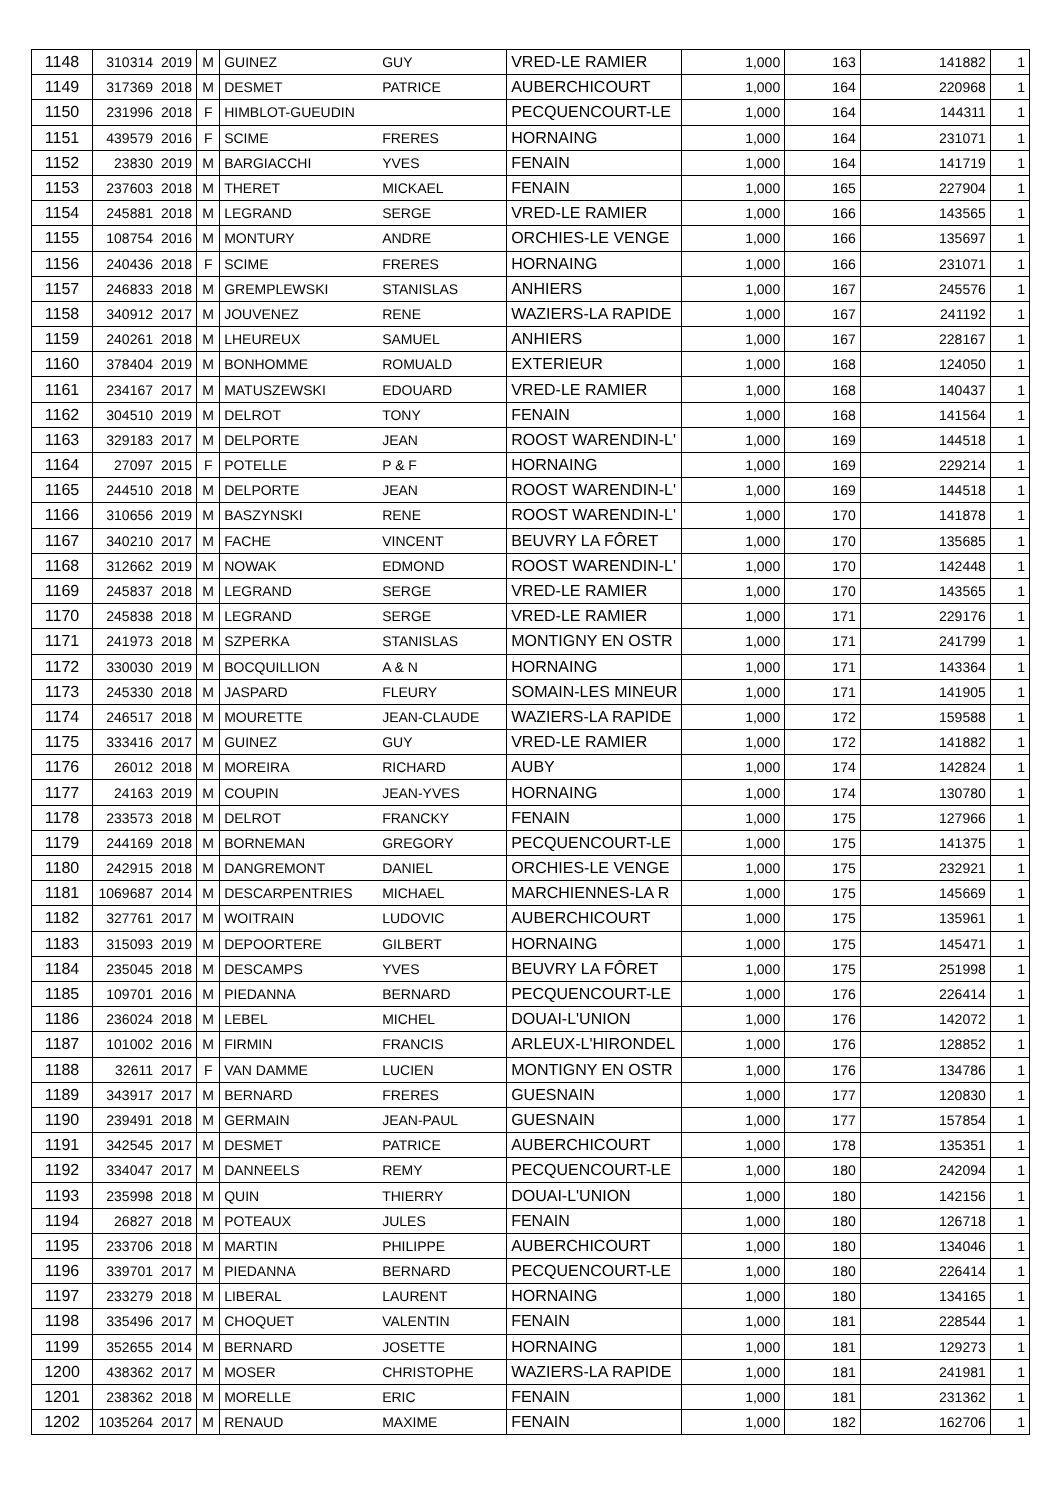| 1148 | 310314 | 2019 | M | GUINEZ | GUY | VRED-LE RAMIER | 1,000 | 163 | 141882 | 1 |
| 1149 | 317369 | 2018 | M | DESMET | PATRICE | AUBERCHICOURT | 1,000 | 164 | 220968 | 1 |
| 1150 | 231996 | 2018 | F | HIMBLOT-GUEUDIN | | PECQUENCOURT-LE | 1,000 | 164 | 144311 | 1 |
| 1151 | 439579 | 2016 | F | SCIME | FRERES | HORNAING | 1,000 | 164 | 231071 | 1 |
| 1152 | 23830 | 2019 | M | BARGIACCHI | YVES | FENAIN | 1,000 | 164 | 141719 | 1 |
| 1153 | 237603 | 2018 | M | THERET | MICKAEL | FENAIN | 1,000 | 165 | 227904 | 1 |
| 1154 | 245881 | 2018 | M | LEGRAND | SERGE | VRED-LE RAMIER | 1,000 | 166 | 143565 | 1 |
| 1155 | 108754 | 2016 | M | MONTURY | ANDRE | ORCHIES-LE VENGE | 1,000 | 166 | 135697 | 1 |
| 1156 | 240436 | 2018 | F | SCIME | FRERES | HORNAING | 1,000 | 166 | 231071 | 1 |
| 1157 | 246833 | 2018 | M | GREMPLEWSKI | STANISLAS | ANHIERS | 1,000 | 167 | 245576 | 1 |
| 1158 | 340912 | 2017 | M | JOUVENEZ | RENE | WAZIERS-LA RAPIDE | 1,000 | 167 | 241192 | 1 |
| 1159 | 240261 | 2018 | M | LHEUREUX | SAMUEL | ANHIERS | 1,000 | 167 | 228167 | 1 |
| 1160 | 378404 | 2019 | M | BONHOMME | ROMUALD | EXTERIEUR | 1,000 | 168 | 124050 | 1 |
| 1161 | 234167 | 2017 | M | MATUSZEWSKI | EDOUARD | VRED-LE RAMIER | 1,000 | 168 | 140437 | 1 |
| 1162 | 304510 | 2019 | M | DELROT | TONY | FENAIN | 1,000 | 168 | 141564 | 1 |
| 1163 | 329183 | 2017 | M | DELPORTE | JEAN | ROOST WARENDIN-L' | 1,000 | 169 | 144518 | 1 |
| 1164 | 27097 | 2015 | F | POTELLE | P & F | HORNAING | 1,000 | 169 | 229214 | 1 |
| 1165 | 244510 | 2018 | M | DELPORTE | JEAN | ROOST WARENDIN-L' | 1,000 | 169 | 144518 | 1 |
| 1166 | 310656 | 2019 | M | BASZYNSKI | RENE | ROOST WARENDIN-L' | 1,000 | 170 | 141878 | 1 |
| 1167 | 340210 | 2017 | M | FACHE | VINCENT | BEUVRY LA FÔRET | 1,000 | 170 | 135685 | 1 |
| 1168 | 312662 | 2019 | M | NOWAK | EDMOND | ROOST WARENDIN-L' | 1,000 | 170 | 142448 | 1 |
| 1169 | 245837 | 2018 | M | LEGRAND | SERGE | VRED-LE RAMIER | 1,000 | 170 | 143565 | 1 |
| 1170 | 245838 | 2018 | M | LEGRAND | SERGE | VRED-LE RAMIER | 1,000 | 171 | 229176 | 1 |
| 1171 | 241973 | 2018 | M | SZPERKA | STANISLAS | MONTIGNY EN OSTR | 1,000 | 171 | 241799 | 1 |
| 1172 | 330030 | 2019 | M | BOCQUILLION | A & N | HORNAING | 1,000 | 171 | 143364 | 1 |
| 1173 | 245330 | 2018 | M | JASPARD | FLEURY | SOMAIN-LES MINEUR | 1,000 | 171 | 141905 | 1 |
| 1174 | 246517 | 2018 | M | MOURETTE | JEAN-CLAUDE | WAZIERS-LA RAPIDE | 1,000 | 172 | 159588 | 1 |
| 1175 | 333416 | 2017 | M | GUINEZ | GUY | VRED-LE RAMIER | 1,000 | 172 | 141882 | 1 |
| 1176 | 26012 | 2018 | M | MOREIRA | RICHARD | AUBY | 1,000 | 174 | 142824 | 1 |
| 1177 | 24163 | 2019 | M | COUPIN | JEAN-YVES | HORNAING | 1,000 | 174 | 130780 | 1 |
| 1178 | 233573 | 2018 | M | DELROT | FRANCKY | FENAIN | 1,000 | 175 | 127966 | 1 |
| 1179 | 244169 | 2018 | M | BORNEMAN | GREGORY | PECQUENCOURT-LE | 1,000 | 175 | 141375 | 1 |
| 1180 | 242915 | 2018 | M | DANGREMONT | DANIEL | ORCHIES-LE VENGE | 1,000 | 175 | 232921 | 1 |
| 1181 | 1069687 | 2014 | M | DESCARPENTRIES | MICHAEL | MARCHIENNES-LA R | 1,000 | 175 | 145669 | 1 |
| 1182 | 327761 | 2017 | M | WOITRAIN | LUDOVIC | AUBERCHICOURT | 1,000 | 175 | 135961 | 1 |
| 1183 | 315093 | 2019 | M | DEPOORTERE | GILBERT | HORNAING | 1,000 | 175 | 145471 | 1 |
| 1184 | 235045 | 2018 | M | DESCAMPS | YVES | BEUVRY LA FÔRET | 1,000 | 175 | 251998 | 1 |
| 1185 | 109701 | 2016 | M | PIEDANNA | BERNARD | PECQUENCOURT-LE | 1,000 | 176 | 226414 | 1 |
| 1186 | 236024 | 2018 | M | LEBEL | MICHEL | DOUAI-L'UNION | 1,000 | 176 | 142072 | 1 |
| 1187 | 101002 | 2016 | M | FIRMIN | FRANCIS | ARLEUX-L'HIRONDEL | 1,000 | 176 | 128852 | 1 |
| 1188 | 32611 | 2017 | F | VAN DAMME | LUCIEN | MONTIGNY EN OSTR | 1,000 | 176 | 134786 | 1 |
| 1189 | 343917 | 2017 | M | BERNARD | FRERES | GUESNAIN | 1,000 | 177 | 120830 | 1 |
| 1190 | 239491 | 2018 | M | GERMAIN | JEAN-PAUL | GUESNAIN | 1,000 | 177 | 157854 | 1 |
| 1191 | 342545 | 2017 | M | DESMET | PATRICE | AUBERCHICOURT | 1,000 | 178 | 135351 | 1 |
| 1192 | 334047 | 2017 | M | DANNEELS | REMY | PECQUENCOURT-LE | 1,000 | 180 | 242094 | 1 |
| 1193 | 235998 | 2018 | M | QUIN | THIERRY | DOUAI-L'UNION | 1,000 | 180 | 142156 | 1 |
| 1194 | 26827 | 2018 | M | POTEAUX | JULES | FENAIN | 1,000 | 180 | 126718 | 1 |
| 1195 | 233706 | 2018 | M | MARTIN | PHILIPPE | AUBERCHICOURT | 1,000 | 180 | 134046 | 1 |
| 1196 | 339701 | 2017 | M | PIEDANNA | BERNARD | PECQUENCOURT-LE | 1,000 | 180 | 226414 | 1 |
| 1197 | 233279 | 2018 | M | LIBERAL | LAURENT | HORNAING | 1,000 | 180 | 134165 | 1 |
| 1198 | 335496 | 2017 | M | CHOQUET | VALENTIN | FENAIN | 1,000 | 181 | 228544 | 1 |
| 1199 | 352655 | 2014 | M | BERNARD | JOSETTE | HORNAING | 1,000 | 181 | 129273 | 1 |
| 1200 | 438362 | 2017 | M | MOSER | CHRISTOPHE | WAZIERS-LA RAPIDE | 1,000 | 181 | 241981 | 1 |
| 1201 | 238362 | 2018 | M | MORELLE | ERIC | FENAIN | 1,000 | 181 | 231362 | 1 |
| 1202 | 1035264 | 2017 | M | RENAUD | MAXIME | FENAIN | 1,000 | 182 | 162706 | 1 |